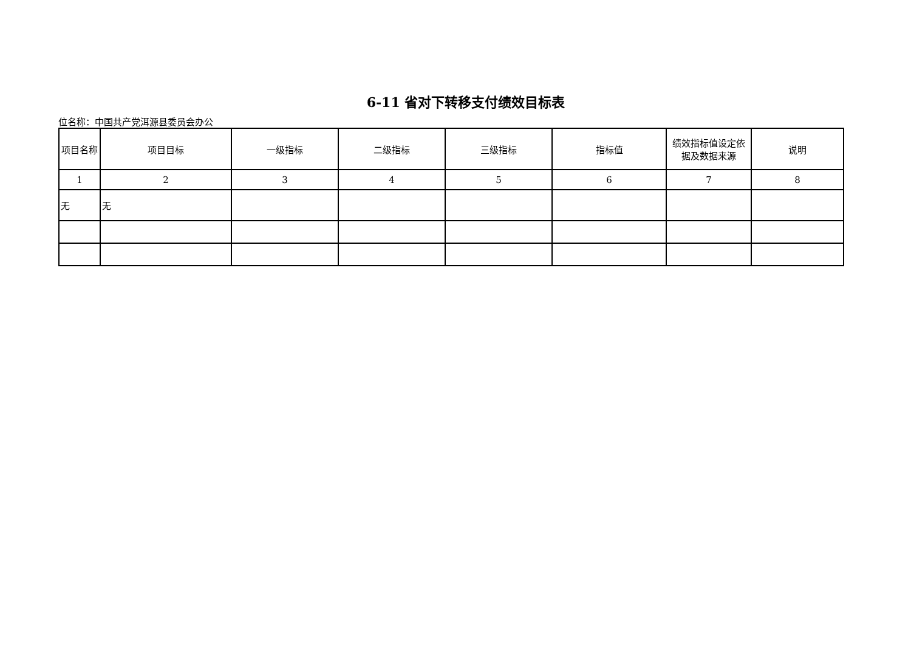6-11 省对下转移支付绩效目标表
位名称：中国共产党洱源县委员会办公
| 项目名称 | 项目目标 | 一级指标 | 二级指标 | 三级指标 | 指标值 | 绩效指标值设定依据及数据来源 | 说明 |
| --- | --- | --- | --- | --- | --- | --- | --- |
| 1 | 2 | 3 | 4 | 5 | 6 | 7 | 8 |
| 无 | 无 | | | | | | |